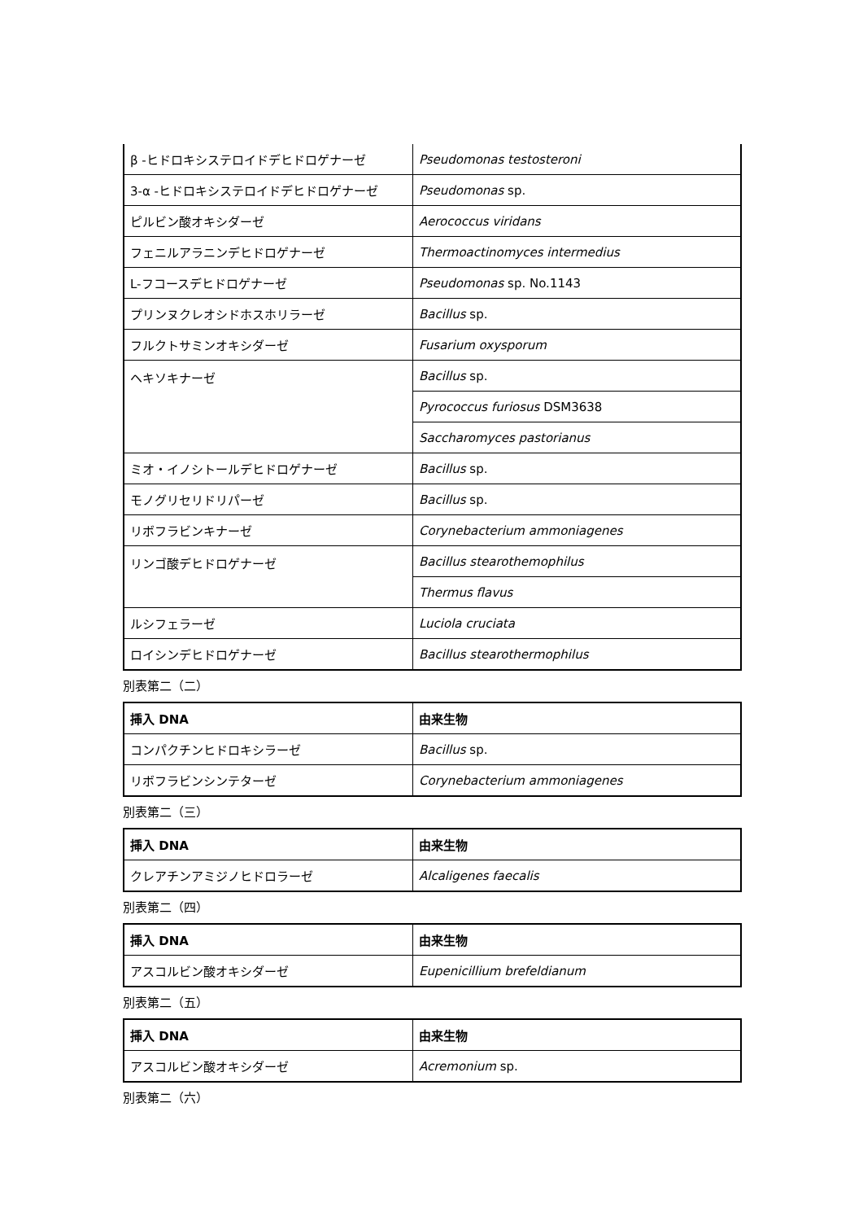| β -ヒドロキシステロイドデヒドロゲナーゼ | Pseudomonas testosteroni |
| 3-α -ヒドロキシステロイドデヒドロゲナーゼ | Pseudomonas sp. |
| ピルビン酸オキシダーゼ | Aerococcus viridans |
| フェニルアラニンデヒドロゲナーゼ | Thermoactinomyces intermedius |
| L-フコースデヒドロゲナーゼ | Pseudomonas sp. No.1143 |
| プリンヌクレオシドホスホリラーゼ | Bacillus sp. |
| フルクトサミンオキシダーゼ | Fusarium oxysporum |
| ヘキソキナーゼ | Bacillus sp. |
| | Pyrococcus furiosus DSM3638 |
| | Saccharomyces pastorianus |
| ミオ・イノシトールデヒドロゲナーゼ | Bacillus sp. |
| モノグリセリドリパーゼ | Bacillus sp. |
| リボフラビンキナーゼ | Corynebacterium ammoniagenes |
| リンゴ酸デヒドロゲナーゼ | Bacillus stearothemophilus |
| | Thermus flavus |
| ルシフェラーゼ | Luciola cruciata |
| ロイシンデヒドロゲナーゼ | Bacillus stearothermophilus |
別表第二（二）
| 挿入 DNA | 由来生物 |
| --- | --- |
| コンパクチンヒドロキシラーゼ | Bacillus sp. |
| リボフラビンシンテターゼ | Corynebacterium ammoniagenes |
別表第二（三）
| 挿入 DNA | 由来生物 |
| --- | --- |
| クレアチンアミジノヒドロラーゼ | Alcaligenes faecalis |
別表第二（四）
| 挿入 DNA | 由来生物 |
| --- | --- |
| アスコルビン酸オキシダーゼ | Eupenicillium brefeldianum |
別表第二（五）
| 挿入 DNA | 由来生物 |
| --- | --- |
| アスコルビン酸オキシダーゼ | Acremonium sp. |
別表第二（六）